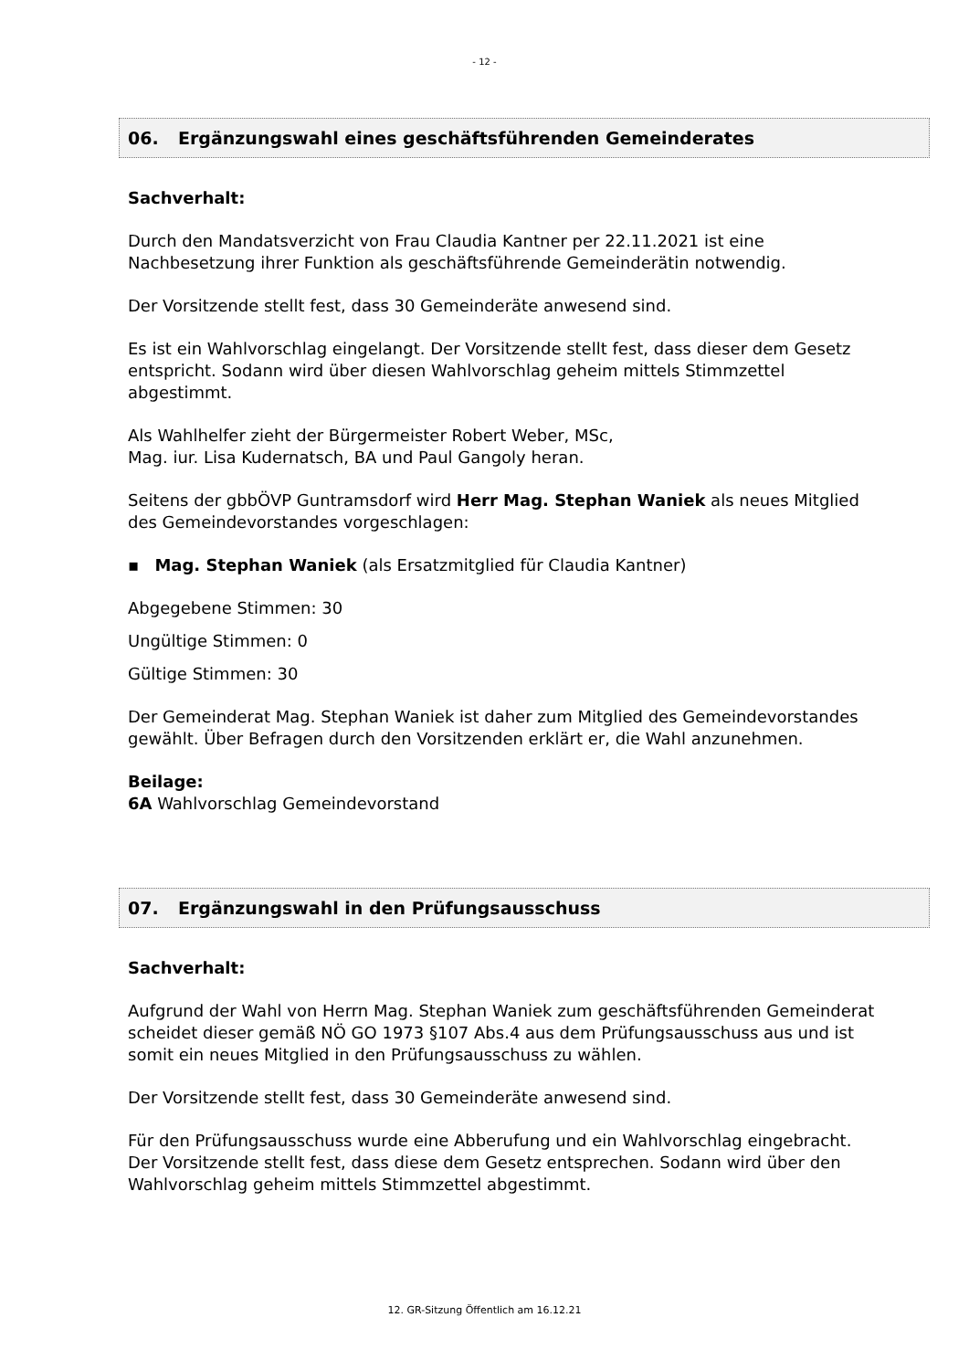- 12 -
06. Ergänzungswahl eines geschäftsführenden Gemeinderates
Sachverhalt:
Durch den Mandatsverzicht von Frau Claudia Kantner per 22.11.2021 ist eine Nachbesetzung ihrer Funktion als geschäftsführende Gemeinderätin notwendig.
Der Vorsitzende stellt fest, dass 30 Gemeinderäte anwesend sind.
Es ist ein Wahlvorschlag eingelangt. Der Vorsitzende stellt fest, dass dieser dem Gesetz entspricht. Sodann wird über diesen Wahlvorschlag geheim mittels Stimmzettel abgestimmt.
Als Wahlhelfer zieht der Bürgermeister Robert Weber, MSc,
Mag. iur. Lisa Kudernatsch, BA und Paul Gangoly heran.
Seitens der gbbÖVP Guntramsdorf wird Herr Mag. Stephan Waniek als neues Mitglied des Gemeindevorstandes vorgeschlagen:
▪ Mag. Stephan Waniek (als Ersatzmitglied für Claudia Kantner)
Abgegebene Stimmen: 30
Ungültige Stimmen: 0
Gültige Stimmen: 30
Der Gemeinderat Mag. Stephan Waniek ist daher zum Mitglied des Gemeindevorstandes gewählt. Über Befragen durch den Vorsitzenden erklärt er, die Wahl anzunehmen.
Beilage:
6A Wahlvorschlag Gemeindevorstand
07. Ergänzungswahl in den Prüfungsausschuss
Sachverhalt:
Aufgrund der Wahl von Herrn Mag. Stephan Waniek zum geschäftsführenden Gemeinderat scheidet dieser gemäß NÖ GO 1973 §107 Abs.4 aus dem Prüfungsausschuss aus und ist somit ein neues Mitglied in den Prüfungsausschuss zu wählen.
Der Vorsitzende stellt fest, dass 30 Gemeinderäte anwesend sind.
Für den Prüfungsausschuss wurde eine Abberufung und ein Wahlvorschlag eingebracht. Der Vorsitzende stellt fest, dass diese dem Gesetz entsprechen. Sodann wird über den Wahlvorschlag geheim mittels Stimmzettel abgestimmt.
12. GR-Sitzung Öffentlich am 16.12.21